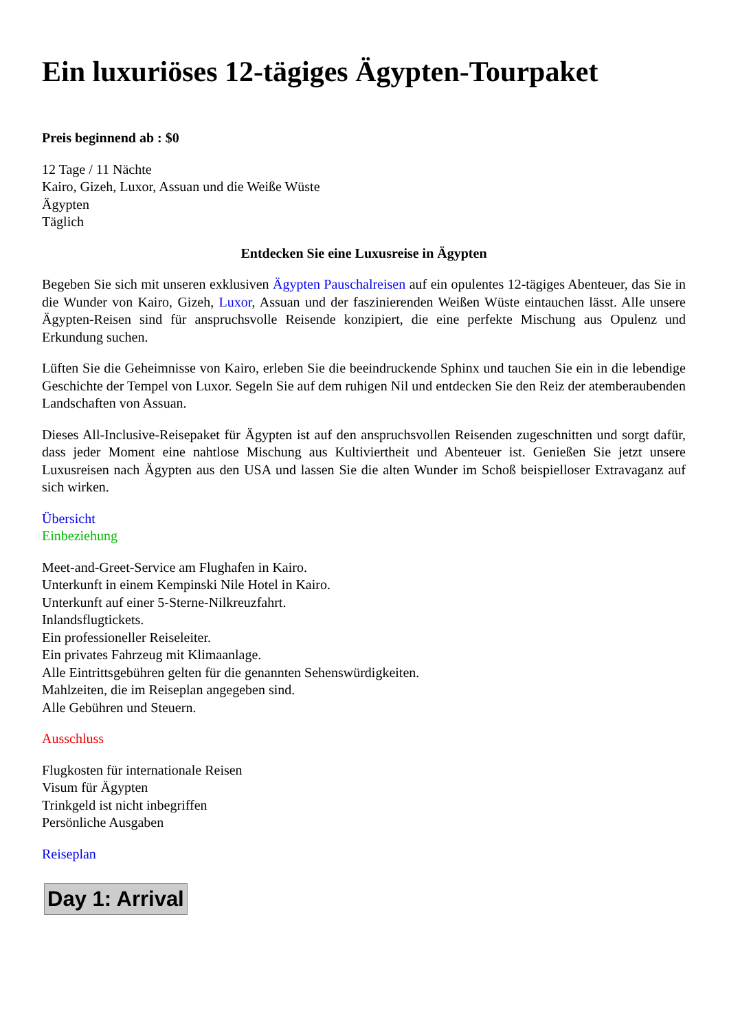Ein luxuriöses 12-tägiges Ägypten-Tourpaket
Preis beginnend ab : $0
12 Tage / 11 Nächte
Kairo, Gizeh, Luxor, Assuan und die Weiße Wüste
Ägypten
Täglich
Entdecken Sie eine Luxusreise in Ägypten
Begeben Sie sich mit unseren exklusiven Ägypten Pauschalreisen auf ein opulentes 12-tägiges Abenteuer, das Sie in die Wunder von Kairo, Gizeh, Luxor, Assuan und der faszinierenden Weißen Wüste eintauchen lässt. Alle unsere Ägypten-Reisen sind für anspruchsvolle Reisende konzipiert, die eine perfekte Mischung aus Opulenz und Erkundung suchen.
Lüften Sie die Geheimnisse von Kairo, erleben Sie die beeindruckende Sphinx und tauchen Sie ein in die lebendige Geschichte der Tempel von Luxor. Segeln Sie auf dem ruhigen Nil und entdecken Sie den Reiz der atemberaubenden Landschaften von Assuan.
Dieses All-Inclusive-Reisepaket für Ägypten ist auf den anspruchsvollen Reisenden zugeschnitten und sorgt dafür, dass jeder Moment eine nahtlose Mischung aus Kultiviertheit und Abenteuer ist. Genießen Sie jetzt unsere Luxusreisen nach Ägypten aus den USA und lassen Sie die alten Wunder im Schoß beispielloser Extravaganz auf sich wirken.
Übersicht
Einbeziehung
Meet-and-Greet-Service am Flughafen in Kairo.
Unterkunft in einem Kempinski Nile Hotel in Kairo.
Unterkunft auf einer 5-Sterne-Nilkreuzfahrt.
Inlandsflugtickets.
Ein professioneller Reiseleiter.
Ein privates Fahrzeug mit Klimaanlage.
Alle Eintrittsgebühren gelten für die genannten Sehenswürdigkeiten.
Mahlzeiten, die im Reiseplan angegeben sind.
Alle Gebühren und Steuern.
Ausschluss
Flugkosten für internationale Reisen
Visum für Ägypten
Trinkgeld ist nicht inbegriffen
Persönliche Ausgaben
Reiseplan
Day 1: Arrival